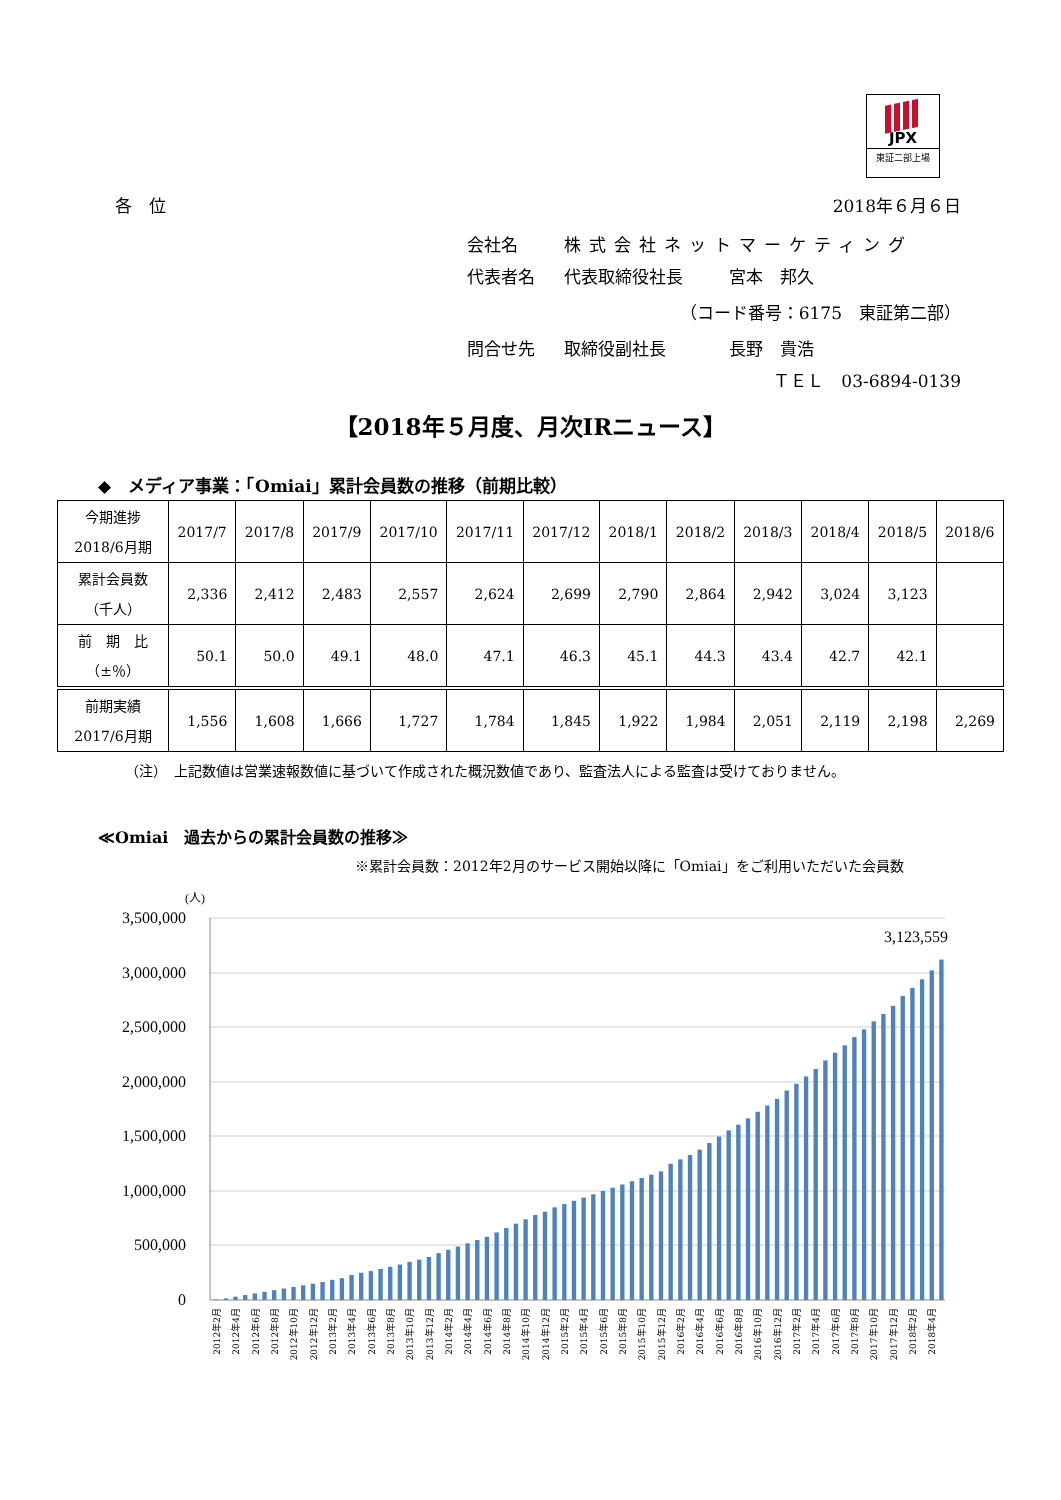JPX
東証二部上場
各　位 2018年６月６日
会社名 株式会社ネットマーケティング
代表者名 代表取締役社長 宮本　邦久
（コード番号：6175　東証第二部）
問合せ先 取締役副社長 長野　貴浩
ＴＥＬ　03-6894-0139
【2018年５月度、月次IRニュース】
◆　メディア事業：「Omiai」累計会員数の推移（前期比較）
| 今期進捗 2018/6月期 | 2017/7 | 2017/8 | 2017/9 | 2017/10 | 2017/11 | 2017/12 | 2018/1 | 2018/2 | 2018/3 | 2018/4 | 2018/5 | 2018/6 |
| --- | --- | --- | --- | --- | --- | --- | --- | --- | --- | --- | --- | --- |
| 累計会員数 （千人） | 2,336 | 2,412 | 2,483 | 2,557 | 2,624 | 2,699 | 2,790 | 2,864 | 2,942 | 3,024 | 3,123 | |
| 前 期 比 （±％） | 50.1 | 50.0 | 49.1 | 48.0 | 47.1 | 46.3 | 45.1 | 44.3 | 43.4 | 42.7 | 42.1 | |
| 前期実績 2017/6月期 | 1,556 | 1,608 | 1,666 | 1,727 | 1,784 | 1,845 | 1,922 | 1,984 | 2,051 | 2,119 | 2,198 | 2,269 |
（注）　上記数値は営業速報数値に基づいて作成された概況数値であり、監査法人による監査は受けておりません。
≪Omiai　過去からの累計会員数の推移≫
※累計会員数：2012年2月のサービス開始以降に「Omiai」をご利用いただいた会員数
(人)
3,500,000
3,000,000
2,500,000
2,000,000
1,500,000
1,000,000
500,000
0
3,123,559
2012年2月
2012年4月
2012年6月
2012年8月
2012年10月
2012年12月
2013年2月
2013年4月
2013年6月
2013年8月
2013年10月
2013年12月
2014年2月
2014年4月
2014年6月
2014年8月
2014年10月
2014年12月
2015年2月
2015年4月
2015年6月
2015年8月
2015年10月
2015年12月
2016年2月
2016年4月
2016年6月
2016年8月
2016年10月
2016年12月
2017年2月
2017年4月
2017年6月
2017年8月
2017年10月
2017年12月
2018年2月
2018年4月